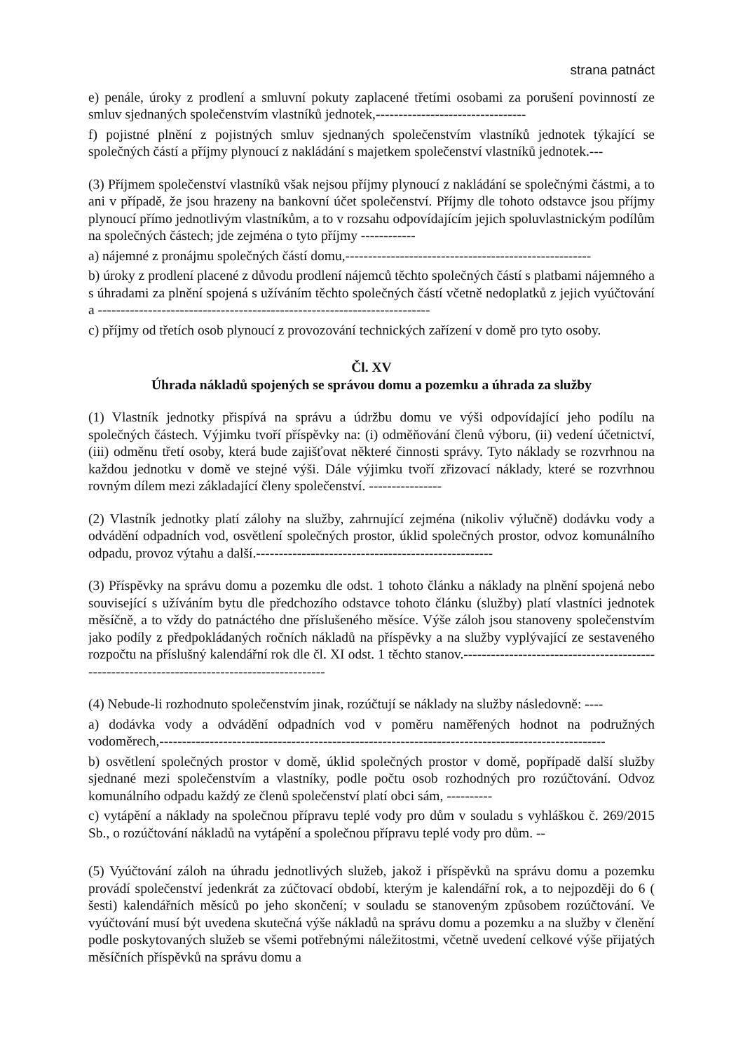strana patnáct
e) penále, úroky z prodlení a smluvní pokuty zaplacené třetími osobami za porušení povinností ze smluv sjednaných společenstvím vlastníků jednotek,---------------------------------
f) pojistné plnění z pojistných smluv sjednaných společenstvím vlastníků jednotek týkající se společných částí a příjmy plynoucí z nakládání s majetkem společenství vlastníků jednotek.---
(3) Příjmem společenství vlastníků však nejsou příjmy plynoucí z nakládání se společnými částmi, a to ani v případě, že jsou hrazeny na bankovní účet společenství. Příjmy dle tohoto odstavce jsou příjmy plynoucí přímo jednotlivým vlastníkům, a to v rozsahu odpovídajícím jejich spoluvlastnickým podílům na společných částech; jde zejména o tyto příjmy ------------
a) nájemné z pronájmu společných částí domu,------------------------------------------------------
b) úroky z prodlení placené z důvodu prodlení nájemců těchto společných částí s platbami nájemného a s úhradami za plnění spojená s užíváním těchto společných částí včetně nedoplatků z jejich vyúčtování a -------------------------------------------------------------------------
c) příjmy od třetích osob plynoucí z provozování technických zařízení v domě pro tyto osoby.
Čl. XV
Úhrada nákladů spojených se správou domu a pozemku a úhrada za služby
(1) Vlastník jednotky přispívá na správu a údržbu domu ve výši odpovídající jeho podílu na společných částech. Výjimku tvoří příspěvky na: (i) odměňování členů výboru, (ii) vedení účetnictví, (iii) odměnu třetí osoby, která bude zajišťovat některé činnosti správy. Tyto náklady se rozvrhnou na každou jednotku v domě ve stejné výši. Dále výjimku tvoří zřizovací náklady, které se rozvrhnou rovným dílem mezi základající členy společenství. ----------------
(2) Vlastník jednotky platí zálohy na služby, zahrnující zejména (nikoliv výlučně) dodávku vody a odvádění odpadních vod, osvětlení společných prostor, úklid společných prostor, odvoz komunálního odpadu, provoz výtahu a další.----------------------------------------------------
(3) Příspěvky na správu domu a pozemku dle odst. 1 tohoto článku a náklady na plnění spojená nebo související s užíváním bytu dle předchozího odstavce tohoto článku (služby) platí vlastníci jednotek měsíčně, a to vždy do patnáctého dne příslušeného měsíce. Výše záloh jsou stanoveny společenstvím jako podíly z předpokládaných ročních nákladů na příspěvky a na služby vyplývající ze sestaveného rozpočtu na příslušný kalendářní rok dle čl. XI odst. 1 těchto stanov.----------------------------------------------------------------------------------------------
(4) Nebude-li rozhodnuto společenstvím jinak, rozúčtují se náklady na služby následovně: ----
a) dodávka vody a odvádění odpadních vod v poměru naměřených hodnot na podružných vodoměrech,--------------------------------------------------------------------------------------------------
b) osvětlení společných prostor v domě, úklid společných prostor v domě, popřípadě další služby sjednané mezi společenstvím a vlastníky, podle počtu osob rozhodných pro rozúčtování. Odvoz komunálního odpadu každý ze členů společenství platí obci sám, ----------
c) vytápění a náklady na společnou přípravu teplé vody pro dům v souladu s vyhláškou č. 269/2015 Sb., o rozúčtování nákladů na vytápění a společnou přípravu teplé vody pro dům. --
(5) Vyúčtování záloh na úhradu jednotlivých služeb, jakož i příspěvků na správu domu a pozemku provádí společenství jedenkrát za zúčtovací období, kterým je kalendářní rok, a to nejpozději do 6 ( šesti) kalendářních měsíců po jeho skončení; v souladu se stanoveným způsobem rozúčtování. Ve vyúčtování musí být uvedena skutečná výše nákladů na správu domu a pozemku a na služby v členění podle poskytovaných služeb se všemi potřebnými náležitostmi, včetně uvedení celkové výše přijatých měsíčních příspěvků na správu domu a